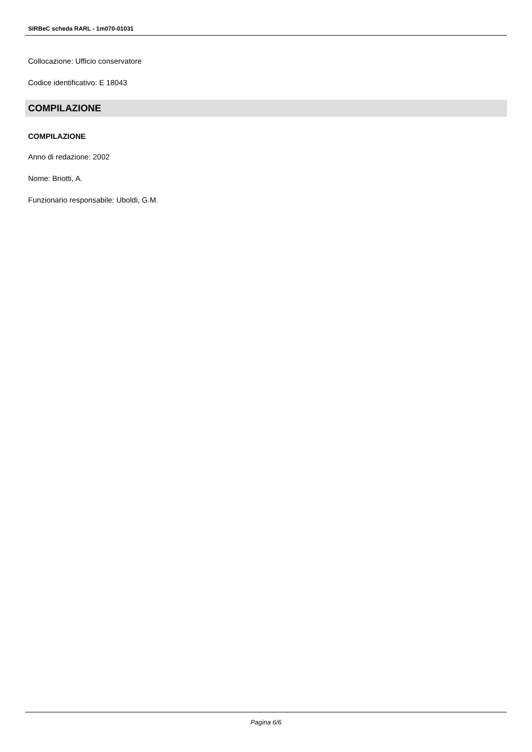SIRBeC scheda RARL - 1m070-01031
Collocazione: Ufficio conservatore
Codice identificativo: E 18043
COMPILAZIONE
COMPILAZIONE
Anno di redazione: 2002
Nome: Briotti, A.
Funzionario responsabile: Uboldi, G.M.
Pagina 6/6